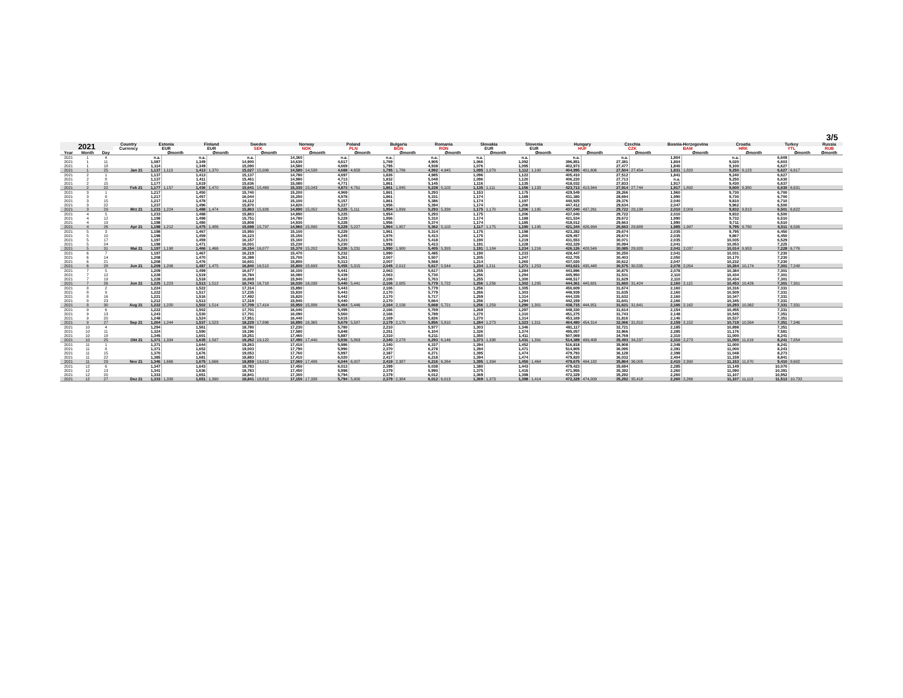3/5
| 2021 | | | Country | Estonia | | Finland | | Sweden | | Norway | | Poland | | Bulgaria | | Romania | | Slovakia | | Slovenia | | Hungary | | Czechia | | Bosnia-Herzegovina | | Croatia | | Turkey | | Russia |
| --- | --- | --- | --- | --- | --- | --- | --- | --- | --- | --- | --- | --- | --- | --- | --- | --- | --- | --- | --- | --- | --- | --- | --- | --- | --- | --- | --- | --- | --- | --- | --- | --- |
| | | | Currency | EUR | | EUR | | SEK | | NOK | | PLN | | BGN | | RON | | EUR | | EUR | | HUF | | CZK | | BAM | | HRK | | YTL | | RUB |
| Year | Month | Day | | | Ømonth | | Ømonth | | Ømonth | | Ømonth | | Ømonth | | Ømonth | | Ømonth | | Ømonth | | Ømonth | | Ømonth | | Ømonth | | Ømonth | | Ømonth | | Ømonth | Ømonth |
| 2021 | 1 | 4 | | n.a. | | n.a. | | n.a. | | 14,360 | | n.a. | | n.a. | | n.a. | | n.a. | | n.a. | | n.a. | | n.a. | | 1,804 | | n.a. | | 6,609 | | |
| 2021 | 1 | 11 | | 1,087 | | 1,349 | | 14,900 | | 14,630 | | 4,617 | | 1,769 | | 4,905 | | 1,066 | | 1,092 | | 396,851 | | 27,381 | | 1,804 | | 9,020 | | 6,603 | | |
| 2021 | 1 | 18 | | 1,114 | | 1,349 | | 15,090 | | 14,580 | | 4,669 | | 1,795 | | 4,938 | | 1,076 | | 1,095 | | 402,973 | | 27,477 | | 1,840 | | 9,100 | | 6,627 | | |
| 2021 | 1 | 25 | Jan 21 | 1,137 | 1,113 | 1,413 | 1,370 | 15,027 | 15,006 | 14,580 | 14,538 | 4,688 | 4,658 | 1,795 | 1,786 | 4,992 | 4,945 | 1,095 | 1,079 | 1,112 | 1,100 | 404,995 | 401,606 | 27,504 | 27,454 | 1,831 | 1,820 | 9,250 | 9,123 | 6,627 | 6,617 | |
| 2021 | 2 | 1 | | 1,137 | | 1,413 | | 15,137 | | 14,780 | | 4,697 | | 1,826 | | 4,985 | | 1,096 | | 1,122 | | 405,410 | | 27,512 | | 1,841 | | 9,240 | | 6,627 | | |
| 2021 | 2 | 8 | | 1,137 | | 1,411 | | 15,461 | | 14,980 | | 4,713 | | 1,832 | | 5,048 | | 1,096 | | 1,120 | | 406,220 | | 27,713 | | n.a. | | 9,250 | | 6,630 | | |
| 2021 | 2 | 15 | | 1,177 | | 1,619 | | 15,636 | | 15,080 | | 4,771 | | 1,861 | | 5,145 | | 1,116 | | 1,135 | | 418,032 | | 27,833 | | 1,917 | | 9,430 | | 6,637 | | |
| 2021 | 2 | 22 | Feb 21 | 1,177 | 1,157 | 1,436 | 1,470 | 15,641 | 15,469 | 15,330 | 15,043 | 4,873 | 4,761 | 1,861 | 1,845 | 5,228 | 5,102 | 1,135 | 1,111 | 1,156 | 1,133 | 423,713 | 413,344 | 27,914 | 27,744 | 1,917 | 1,892 | 9,600 | 9,380 | 6,630 | 6,631 | |
| 2021 | 3 | 1 | | 1,217 | | 1,450 | | 15,740 | | 15,200 | | 4,969 | | 1,861 | | 5,293 | | 1,153 | | 1,175 | | 429,549 | | 28,266 | | 1,960 | | 9,730 | | 6,700 | | |
| 2021 | 3 | 8 | | 1,217 | | 1,457 | | 16,044 | | 15,250 | | 4,978 | | 1,861 | | 5,331 | | 1,174 | | 1,189 | | 431,380 | | 28,694 | | 1,990 | | 9,730 | | 6,700 | | |
| 2021 | 3 | 15 | | 1,217 | | 1,478 | | 16,112 | | 15,100 | | 5,157 | | 1,861 | | 5,386 | | 1,174 | | 1,197 | | 440,925 | | 29,376 | | 2,040 | | 9,810 | | 6,710 | | |
| 2021 | 3 | 22 | | 1,237 | | 1,496 | | 15,870 | | 14,820 | | 5,227 | | 1,956 | | 5,394 | | 1,174 | | 1,206 | | 447,412 | | 29,634 | | 2,047 | | 9,962 | | 6,500 | | |
| 2021 | 3 | 29 | Mrz 21 | 1,233 | 1,224 | 1,488 | 1,474 | 15,863 | 15,926 | 14,890 | 15,052 | 5,225 | 5,111 | 1,954 | 1,899 | 5,293 | 5,339 | 1,175 | 1,170 | 1,206 | 1,195 | 437,040 | 437,261 | 29,722 | 29,138 | 2,010 | 2,009 | 9,832 | 9,813 | 6,501 | 6,622 | |
| 2021 | 4 | 5 | | 1,233 | | 1,488 | | 15,863 | | 14,890 | | 5,225 | | 1,954 | | 5,293 | | 1,175 | | 1,206 | | 437,040 | | 29,722 | | 2,010 | | 9,832 | | 6,500 | | |
| 2021 | 4 | 12 | | 1,198 | | 1,498 | | 15,751 | | 14,780 | | 5,229 | | 1,956 | | 5,310 | | 1,174 | | 1,188 | | 421,534 | | 29,672 | | 1,990 | | 9,732 | | 6,510 | | |
| 2021 | 4 | 19 | | 1,198 | | 1,480 | | 15,808 | | 14,930 | | 5,228 | | 1,956 | | 5,374 | | 1,174 | | 1,185 | | 418,012 | | 29,663 | | 1,990 | | 9,711 | | 6,510 | | |
| 2021 | 4 | 26 | Apr 21 | 1,198 | 1,212 | 1,475 | 1,486 | 15,698 | 15,797 | 14,960 | 15,890 | 5,229 | 5,227 | 1,964 | 1,957 | 5,362 | 5,102 | 1,117 | 1,175 | 1,190 | 1,195 | 421,344 | 426,994 | 26,663 | 29,688 | 1,985 | 1,997 | 9,795 | 9,780 | 6,511 | 6,506 | |
| 2021 | 5 | 3 | | 1,198 | | 1,467 | | 15,950 | | 15,100 | | 5,229 | | 1,961 | | 5,314 | | 1,175 | | 1,198 | | 423,282 | | 29,674 | | 2,035 | | 9,795 | | 6,450 | | |
| 2021 | 5 | 10 | | 1,198 | | 1,459 | | 16,123 | | 15,150 | | 5,245 | | 1,976 | | 5,413 | | 1,175 | | 1,200 | | 429,457 | | 29,674 | | 2,035 | | 9,867 | | 6,450 | | |
| 2021 | 5 | 17 | | 1,197 | | 1,459 | | 16,157 | | 15,160 | | 5,223 | | 1,976 | | 5,418 | | 1,190 | | 1,219 | | 431,553 | | 30,071 | | 2,035 | | 10,035 | | 6,529 | | |
| 2021 | 5 | 24 | | 1,198 | | 1,471 | | 16,001 | | 15,230 | | 5,230 | | 1,992 | | 5,413 | | 1,191 | | 1,228 | | 432,329 | | 30,094 | | 2,041 | | 10,053 | | 7,225 | | |
| 2021 | 5 | 31 | Mai 21 | 1,197 | 1,198 | 1,466 | 1,466 | 16,154 | 16,077 | 15,370 | 15,202 | 5,226 | 5,231 | 1,990 | 1,980 | 5,405 | 5,393 | 1,191 | 1,184 | 1,234 | 1,216 | 426,126 | 428,549 | 30,085 | 29,920 | 2,041 | 2,037 | 10,014 | 9,953 | 7,228 | 6,776 | |
| 2021 | 6 | 7 | | 1,197 | | 1,467 | | 16,219 | | 15,470 | | 5,232 | | 1,990 | | 5,485 | | 1,190 | | 1,233 | | 428,447 | | 30,250 | | 2,041 | | 10,031 | | 7,230 | | |
| 2021 | 6 | 14 | | 1,208 | | 1,470 | | 16,388 | | 15,700 | | 5,261 | | 2,007 | | 5,507 | | 1,205 | | 1,247 | | 432,705 | | 30,403 | | 2,050 | | 10,170 | | 7,230 | | |
| 2021 | 6 | 21 | | 1,208 | | 1,476 | | 16,601 | | 15,800 | | 5,313 | | 2,007 | | 5,568 | | 1,214 | | 1,260 | | 437,020 | | 30,612 | | 2,047 | | 10,232 | | 7,230 | | |
| 2021 | 6 | 28 | Jun 21 | 1,209 | 1,206 | 1,487 | 1,475 | 16,840 | 16,512 | 15,800 | 15,693 | 5,455 | 5,315 | 2,045 | 2,012 | 5,617 | 5,544 | 1,234 | 1,211 | 1,271 | 1,253 | 443,621 | 435,448 | 30,575 | 30,535 | 2,078 | 2,054 | 10,264 | 10,174 | 7,301 | 7,248 | |
| 2021 | 7 | 5 | | 1,209 | | 1,499 | | 16,677 | | 16,100 | | 5,441 | | 2,063 | | 5,617 | | 1,255 | | 1,284 | | 443,896 | | 30,875 | | 2,078 | | 10,384 | | 7,301 | | |
| 2021 | 7 | 12 | | 1,228 | | 1,519 | | 16,784 | | 16,080 | | 5,439 | | 2,063 | | 5,730 | | 1,256 | | 1,294 | | 445,950 | | 31,531 | | 2,110 | | 10,434 | | 7,301 | | |
| 2021 | 7 | 19 | | 1,228 | | 1,518 | | 16,669 | | 15,940 | | 5,442 | | 2,106 | | 5,763 | | 1,255 | | 1,300 | | 448,517 | | 31,629 | | 2,110 | | 10,434 | | 7,301 | | |
| 2021 | 7 | 26 | Jun 21 | 1,225 | 1,223 | 1,513 | 1,512 | 16,743 | 16,718 | 16,030 | 16,038 | 5,440 | 5,441 | 2,106 | 2,085 | 5,779 | 5,722 | 1,256 | 1,256 | 1,302 | 1,295 | 444,361 | 445,681 | 31,660 | 31,424 | 2,160 | 2,115 | 10,453 | 10,426 | 7,301 | 7,301 | |
| 2021 | 8 | 2 | | 1,224 | | 1,522 | | 17,314 | | 15,890 | | 5,443 | | 2,106 | | 5,779 | | 1,256 | | 1,305 | | 450,609 | | 31,674 | | 2,160 | | 10,316 | | 7,331 | | |
| 2021 | 8 | 9 | | 1,222 | | 1,517 | | 17,235 | | 15,830 | | 5,443 | | 2,170 | | 5,779 | | 1,266 | | 1,303 | | 448,939 | | 31,635 | | 2,160 | | 10,509 | | 7,331 | | |
| 2021 | 8 | 16 | | 1,221 | | 1,516 | | 17,492 | | 15,820 | | 5,442 | | 2,170 | | 5,717 | | 1,259 | | 1,314 | | 444,335 | | 31,632 | | 2,160 | | 10,347 | | 7,331 | | |
| 2021 | 8 | 23 | | 1,212 | | 1,513 | | 17,319 | | 15,940 | | 5,440 | | 2,170 | | 5,664 | | 1,256 | | 1,294 | | 442,159 | | 31,641 | | 2,166 | | 10,345 | | 7,331 | | |
| 2021 | 8 | 30 | Aug 21 | 1,222 | 1,220 | 1,502 | 1,514 | 17,709 | 17,414 | 15,950 | 15,886 | 5,464 | 5,446 | 2,164 | 2,156 | 5,668 | 5,721 | 1,256 | 1,259 | 1,290 | 1,301 | 438,715 | 444,951 | 31,621 | 31,641 | 2,166 | 2,162 | 10,293 | 10,362 | 7,331 | 7,331 | |
| 2021 | 9 | 6 | | 1,222 | | 1,502 | | 17,701 | | 16,040 | | 5,495 | | 2,166 | | 5,769 | | 1,268 | | 1,297 | | 448,330 | | 31,614 | | 2,154 | | 10,455 | | 7,331 | | |
| 2021 | 9 | 13 | | 1,243 | | 1,530 | | 17,701 | | 16,090 | | 5,560 | | 2,166 | | 5,789 | | 1,270 | | 1,310 | | 451,275 | | 31,743 | | 2,148 | | 10,545 | | 7,351 | | |
| 2021 | 9 | 20 | | 1,248 | | 1,524 | | 17,951 | | 16,440 | | 5,615 | | 2,169 | | 5,826 | | 1,270 | | 1,314 | | 453,169 | | 31,816 | | 2,146 | | 10,537 | | 7,351 | | |
| 2021 | 9 | 27 | Sep 21 | 1,264 | 1,244 | 1,537 | 1,523 | 18,229 | 17,896 | 16,890 | 16,365 | 5,679 | 5,587 | 2,179 | 2,170 | 5,856 | 5,810 | 1,284 | 1,273 | 1,323 | 1,311 | 464,480 | 454,314 | 32,066 | 31,810 | 2,159 | 2,152 | 10,719 | 10,564 | 7,351 | 7,346 | |
| 2021 | 10 | 4 | | 1,294 | | 1,561 | | 18,780 | | 17,230 | | 5,780 | | 2,210 | | 5,977 | | 1,303 | | 1,346 | | 481,117 | | 32,721 | | 2,185 | | 10,898 | | 7,351 | | |
| 2021 | 10 | 11 | | 1,324 | | 1,590 | | 19,196 | | 17,580 | | 5,848 | | 2,251 | | 6,104 | | 1,326 | | 1,374 | | 495,057 | | 33,966 | | 2,285 | | 11,176 | | 7,581 | | |
| 2021 | 10 | 18 | | 1,345 | | 1,601 | | 19,251 | | 17,460 | | 5,887 | | 2,310 | | 6,211 | | 1,350 | | 1,411 | | 507,069 | | 34,769 | | 2,310 | | 11,000 | | 8,241 | | |
| 2021 | 10 | 25 | Okt 21 | 1,371 | 1,334 | 1,635 | 1,597 | 19,262 | 19,122 | 17,490 | 17,440 | 5,936 | 5,863 | 2,340 | 2,278 | 6,293 | 6,146 | 1,373 | 1,338 | 1,431 | 1,391 | 514,389 | 499,408 | 35,493 | 34,237 | 2,310 | 2,273 | 11,000 | 11,019 | 8,241 | 7,854 | |
| 2021 | 11 | 1 | | 1,371 | | 1,644 | | 19,263 | | 17,410 | | 5,986 | | 2,340 | | 6,337 | | 1,394 | | 1,452 | | 516,818 | | 35,908 | | 2,348 | | 11,000 | | 8,241 | | |
| 2021 | 11 | 8 | | 1,371 | | 1,652 | | 19,003 | | 17,790 | | 5,990 | | 2,370 | | 6,278 | | 1,394 | | 1,471 | | 514,805 | | 36,095 | | 2,391 | | 11,000 | | 8,243 | | |
| 2021 | 11 | 15 | | 1,370 | | 1,676 | | 19,053 | | 17,760 | | 5,997 | | 2,387 | | 6,271 | | 1,395 | | 1,474 | | 479,793 | | 36,128 | | 2,398 | | 11,048 | | 8,273 | | |
| 2021 | 11 | 22 | | 1,385 | | 1,681 | | 18,883 | | 17,410 | | 6,020 | | 2,417 | | 6,218 | | 1,394 | | 1,474 | | 479,820 | | 36,032 | | 2,404 | | 11,159 | | 8,841 | | |
| 2021 | 11 | 29 | Nov 21 | 1,346 | 1,666 | 1,675 | 1,666 | 18,859 | 19,012 | 17,060 | 17,486 | 6,044 | 6,007 | 2,419 | 2,387 | 6,216 | 6,264 | 1,395 | 1,394 | 1,450 | 1,464 | 479,675 | 494,182 | 35,864 | 36,005 | 2,410 | 2,390 | 11,153 | 11,070 | 9,410 | 8,602 | |
| 2021 | 12 | 6 | | 1,347 | | 1,643 | | 18,783 | | 17,450 | | 6,013 | | 2,399 | | 6,038 | | 1,380 | | 1,443 | | 479,423 | | 35,694 | | 2,285 | | 11,149 | | 10,070 | | |
| 2021 | 12 | 13 | | 1,341 | | 1,636 | | 18,783 | | 17,450 | | 5,998 | | 2,379 | | 5,990 | | 1,375 | | 1,415 | | 471,955 | | 35,392 | | 2,260 | | 11,090 | | 10,391 | | |
| 2021 | 12 | 20 | | 1,333 | | 1,651 | | 18,841 | | 17,300 | | 5,794 | | 2,379 | | 6,012 | | 1,369 | | 1,398 | | 472,329 | | 35,292 | | 2,260 | | 11,107 | | 10,952 | | |
| 2021 | 12 | 27 | Dez 21 | 1,333 | 1,339 | 1,651 | 1,390 | 18,841 | 18,812 | 17,150 | 17,338 | 5,794 | 5,900 | 2,379 | 2,384 | 6,012 | 6,013 | 1,369 | 1,373 | 1,398 | 1,414 | 472,329 | 474,009 | 35,292 | 35,418 | 2,260 | 2,266 | 11,107 | 11,113 | 11,513 | 10,732 | |